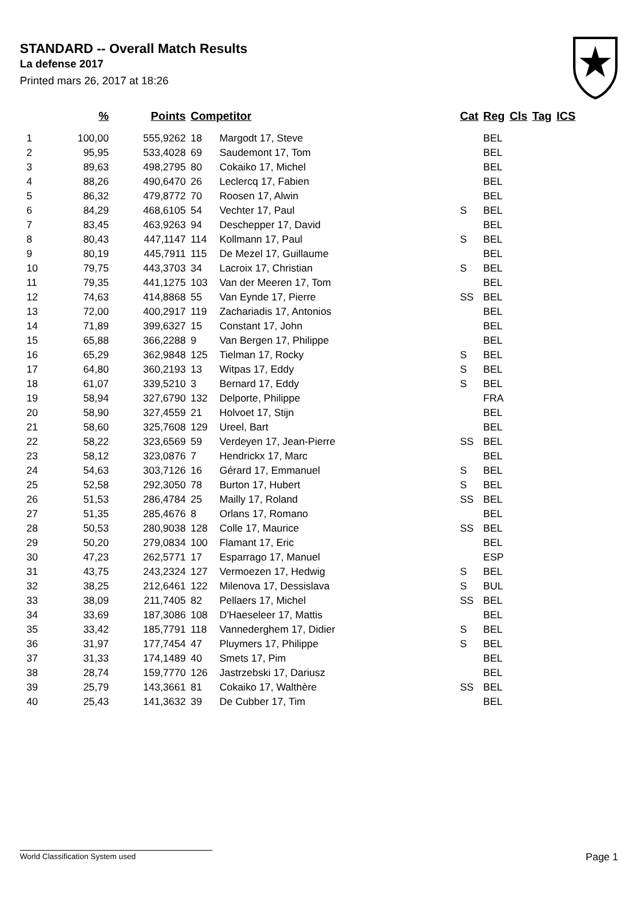STANDARD -- Overall Match Results
La defense 2017
Printed mars 26, 2017 at 18:26
| | % | Points | Competitor | | Cat | Reg | Cls | Tag | ICS |
| --- | --- | --- | --- | --- | --- | --- | --- | --- | --- |
| 1 | 100,00 | 555,9262 | 18 | Margodt 17, Steve | | BEL | | | |
| 2 | 95,95 | 533,4028 | 69 | Saudemont 17, Tom | | BEL | | | |
| 3 | 89,63 | 498,2795 | 80 | Cokaiko 17, Michel | | BEL | | | |
| 4 | 88,26 | 490,6470 | 26 | Leclercq 17, Fabien | | BEL | | | |
| 5 | 86,32 | 479,8772 | 70 | Roosen 17, Alwin | | BEL | | | |
| 6 | 84,29 | 468,6105 | 54 | Vechter 17, Paul | S | BEL | | | |
| 7 | 83,45 | 463,9263 | 94 | Deschepper 17, David | | BEL | | | |
| 8 | 80,43 | 447,1147 | 114 | Kollmann 17, Paul | S | BEL | | | |
| 9 | 80,19 | 445,7911 | 115 | De Mezel 17, Guillaume | | BEL | | | |
| 10 | 79,75 | 443,3703 | 34 | Lacroix 17, Christian | S | BEL | | | |
| 11 | 79,35 | 441,1275 | 103 | Van der Meeren 17, Tom | | BEL | | | |
| 12 | 74,63 | 414,8868 | 55 | Van Eynde 17, Pierre | SS | BEL | | | |
| 13 | 72,00 | 400,2917 | 119 | Zachariadis 17, Antonios | | BEL | | | |
| 14 | 71,89 | 399,6327 | 15 | Constant 17, John | | BEL | | | |
| 15 | 65,88 | 366,2288 | 9 | Van Bergen 17, Philippe | | BEL | | | |
| 16 | 65,29 | 362,9848 | 125 | Tielman 17, Rocky | S | BEL | | | |
| 17 | 64,80 | 360,2193 | 13 | Witpas 17, Eddy | S | BEL | | | |
| 18 | 61,07 | 339,5210 | 3 | Bernard 17, Eddy | S | BEL | | | |
| 19 | 58,94 | 327,6790 | 132 | Delporte, Philippe | | FRA | | | |
| 20 | 58,90 | 327,4559 | 21 | Holvoet 17, Stijn | | BEL | | | |
| 21 | 58,60 | 325,7608 | 129 | Ureel, Bart | | BEL | | | |
| 22 | 58,22 | 323,6569 | 59 | Verdeyen 17, Jean-Pierre | SS | BEL | | | |
| 23 | 58,12 | 323,0876 | 7 | Hendrickx 17, Marc | | BEL | | | |
| 24 | 54,63 | 303,7126 | 16 | Gérard 17, Emmanuel | S | BEL | | | |
| 25 | 52,58 | 292,3050 | 78 | Burton 17, Hubert | S | BEL | | | |
| 26 | 51,53 | 286,4784 | 25 | Mailly 17, Roland | SS | BEL | | | |
| 27 | 51,35 | 285,4676 | 8 | Orlans 17, Romano | | BEL | | | |
| 28 | 50,53 | 280,9038 | 128 | Colle 17, Maurice | SS | BEL | | | |
| 29 | 50,20 | 279,0834 | 100 | Flamant 17, Eric | | BEL | | | |
| 30 | 47,23 | 262,5771 | 17 | Esparrago 17, Manuel | | ESP | | | |
| 31 | 43,75 | 243,2324 | 127 | Vermoezen 17, Hedwig | S | BEL | | | |
| 32 | 38,25 | 212,6461 | 122 | Milenova 17, Dessislava | S | BUL | | | |
| 33 | 38,09 | 211,7405 | 82 | Pellaers 17, Michel | SS | BEL | | | |
| 34 | 33,69 | 187,3086 | 108 | D'Haeseleer 17, Mattis | | BEL | | | |
| 35 | 33,42 | 185,7791 | 118 | Vannederghem 17, Didier | S | BEL | | | |
| 36 | 31,97 | 177,7454 | 47 | Pluymers 17, Philippe | S | BEL | | | |
| 37 | 31,33 | 174,1489 | 40 | Smets 17, Pim | | BEL | | | |
| 38 | 28,74 | 159,7770 | 126 | Jastrzebski 17, Dariusz | | BEL | | | |
| 39 | 25,79 | 143,3661 | 81 | Cokaiko 17, Walthère | SS | BEL | | | |
| 40 | 25,43 | 141,3632 | 39 | De Cubber 17, Tim | | BEL | | | |
World Classification System used Page 1